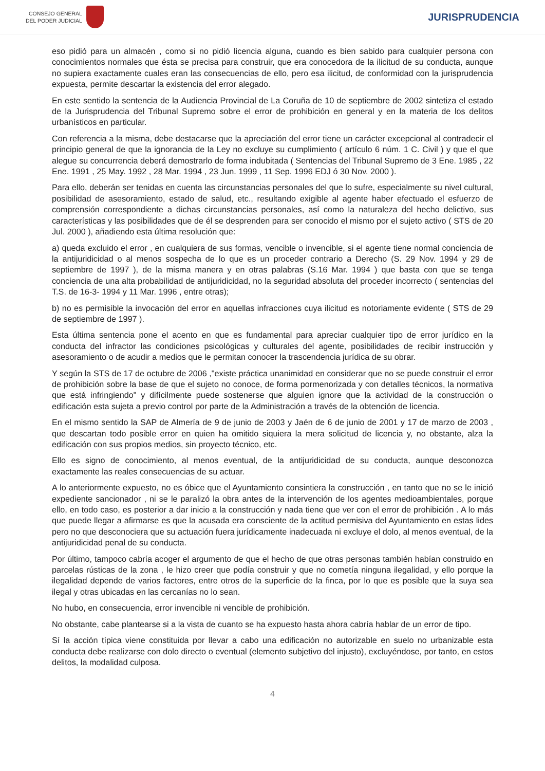CONSEJO GENERAL
DEL PODER JUDICIAL
JURISPRUDENCIA
eso pidió para un almacén , como si no pidió licencia alguna, cuando es bien sabido para cualquier persona con conocimientos normales que ésta se precisa para construir, que era conocedora de la ilicitud de su conducta, aunque no supiera exactamente cuales eran las consecuencias de ello, pero esa ilicitud, de conformidad con la jurisprudencia expuesta, permite descartar la existencia del error alegado.
En este sentido la sentencia de la Audiencia Provincial de La Coruña de 10 de septiembre de 2002 sintetiza el estado de la Jurisprudencia del Tribunal Supremo sobre el error de prohibición en general y en la materia de los delitos urbanísticos en particular.
Con referencia a la misma, debe destacarse que la apreciación del error tiene un carácter excepcional al contradecir el principio general de que la ignorancia de la Ley no excluye su cumplimiento ( artículo 6 núm. 1 C. Civil ) y que el que alegue su concurrencia deberá demostrarlo de forma indubitada ( Sentencias del Tribunal Supremo de 3 Ene. 1985 , 22 Ene. 1991 , 25 May. 1992 , 28 Mar. 1994 , 23 Jun. 1999 , 11 Sep. 1996 EDJ ó 30 Nov. 2000 ).
Para ello, deberán ser tenidas en cuenta las circunstancias personales del que lo sufre, especialmente su nivel cultural, posibilidad de asesoramiento, estado de salud, etc., resultando exigible al agente haber efectuado el esfuerzo de comprensión correspondiente a dichas circunstancias personales, así como la naturaleza del hecho delictivo, sus características y las posibilidades que de él se desprenden para ser conocido el mismo por el sujeto activo ( STS de 20 Jul. 2000 ), añadiendo esta última resolución que:
a) queda excluido el error , en cualquiera de sus formas, vencible o invencible, si el agente tiene normal conciencia de la antijuridicidad o al menos sospecha de lo que es un proceder contrario a Derecho (S. 29 Nov. 1994 y 29 de septiembre de 1997 ), de la misma manera y en otras palabras (S.16 Mar. 1994 ) que basta con que se tenga conciencia de una alta probabilidad de antijuridicidad, no la seguridad absoluta del proceder incorrecto ( sentencias del T.S. de 16-3- 1994 y 11 Mar. 1996 , entre otras);
b) no es permisible la invocación del error en aquellas infracciones cuya ilicitud es notoriamente evidente ( STS de 29 de septiembre de 1997 ).
Esta última sentencia pone el acento en que es fundamental para apreciar cualquier tipo de error jurídico en la conducta del infractor las condiciones psicológicas y culturales del agente, posibilidades de recibir instrucción y asesoramiento o de acudir a medios que le permitan conocer la trascendencia jurídica de su obrar.
Y según la STS de 17 de octubre de 2006 ,"existe práctica unanimidad en considerar que no se puede construir el error de prohibición sobre la base de que el sujeto no conoce, de forma pormenorizada y con detalles técnicos, la normativa que está infringiendo" y difícilmente puede sostenerse que alguien ignore que la actividad de la construcción o edificación esta sujeta a previo control por parte de la Administración a través de la obtención de licencia.
En el mismo sentido la SAP de Almería de 9 de junio de 2003 y Jaén de 6 de junio de 2001 y 17 de marzo de 2003 , que descartan todo posible error en quien ha omitido siquiera la mera solicitud de licencia y, no obstante, alza la edificación con sus propios medios, sin proyecto técnico, etc.
Ello es signo de conocimiento, al menos eventual, de la antijuridicidad de su conducta, aunque desconozca exactamente las reales consecuencias de su actuar.
A lo anteriormente expuesto, no es óbice que el Ayuntamiento consintiera la construcción , en tanto que no se le inició expediente sancionador , ni se le paralizó la obra antes de la intervención de los agentes medioambientales, porque ello, en todo caso, es posterior a dar inicio a la construcción y nada tiene que ver con el error de prohibición . A lo más que puede llegar a afirmarse es que la acusada era consciente de la actitud permisiva del Ayuntamiento en estas lides pero no que desconociera que su actuación fuera jurídicamente inadecuada ni excluye el dolo, al menos eventual, de la antijuridicidad penal de su conducta.
Por último, tampoco cabría acoger el argumento de que el hecho de que otras personas también habían construido en parcelas rústicas de la zona , le hizo creer que podía construir y que no cometía ninguna ilegalidad, y ello porque la ilegalidad depende de varios factores, entre otros de la superficie de la finca, por lo que es posible que la suya sea ilegal y otras ubicadas en las cercanías no lo sean.
No hubo, en consecuencia, error invencible ni vencible de prohibición.
No obstante, cabe plantearse si a la vista de cuanto se ha expuesto hasta ahora cabría hablar de un error de tipo.
Sí la acción típica viene constituida por llevar a cabo una edificación no autorizable en suelo no urbanizable esta conducta debe realizarse con dolo directo o eventual (elemento subjetivo del injusto), excluyéndose, por tanto, en estos delitos, la modalidad culposa.
4